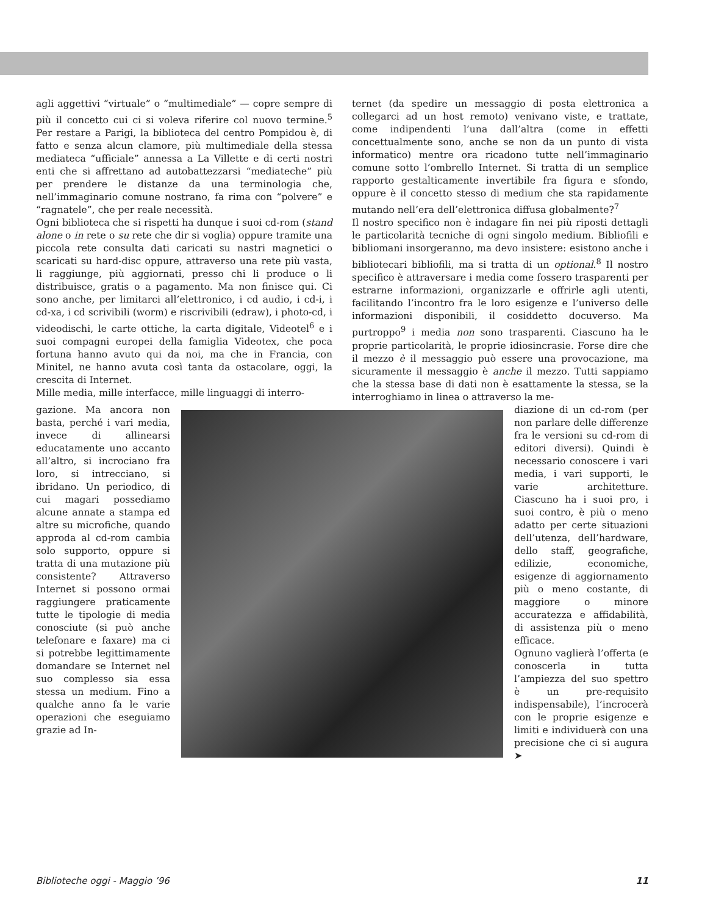agli aggettivi “virtuale” o “multimediale” — copre sempre di più il concetto cui ci si voleva riferire col nuovo termine.<sup>5</sup> Per restare a Parigi, la biblioteca del centro Pompidou è, di fatto e senza alcun clamore, più multimediale della stessa mediateca “ufficiale” annessa a La Villette e di certi nostri enti che si affrettano ad autobattezzarsi “mediateche” più per prendere le distanze da una terminologia che, nell’immaginario comune nostrano, fa rima con “polvere” e “ragnatele”, che per reale necessità.
Ogni biblioteca che si rispetti ha dunque i suoi cd-rom (stand alone o in rete o su rete che dir si voglia) oppure tramite una piccola rete consulta dati caricati su nastri magnetici o scaricati su hard-disc oppure, attraverso una rete più vasta, li raggiunge, più aggiornati, presso chi li produce o li distribuisce, gratis o a pagamento. Ma non finisce qui. Ci sono anche, per limitarci all’elettronico, i cd audio, i cd-i, i cd-xa, i cd scrivibili (worm) e riscrivibili (edraw), i photo-cd, i videodischi, le carte ottiche, la carta digitale, Videotel<sup>6</sup> e i suoi compagni europei della famiglia Videotex, che poca fortuna hanno avuto qui da noi, ma che in Francia, con Minitel, ne hanno avuta così tanta da ostacolare, oggi, la crescita di Internet.
Mille media, mille interfacce, mille linguaggi di interro-
ternet (da spedire un messaggio di posta elettronica a collegarci ad un host remoto) venivano viste, e trattate, come indipendenti l’una dall’altra (come in effetti concettualmente sono, anche se non da un punto di vista informatico) mentre ora ricadono tutte nell’immaginario comune sotto l’ombrello Internet. Si tratta di un semplice rapporto gestalticamente invertibile fra figura e sfondo, oppure è il concetto stesso di medium che sta rapidamente mutando nell’era dell’elettronica diffusa globalmente?<sup>7</sup>
Il nostro specifico non è indagare fin nei più riposti dettagli le particolarità tecniche di ogni singolo medium. Bibliofili e bibliomani insorgeranno, ma devo insistere: esistono anche i bibliotecari bibliofili, ma si tratta di un optional.<sup>8</sup> Il nostro specifico è attraversare i media come fossero trasparenti per estrarne informazioni, organizzarle e offrirle agli utenti, facilitando l’incontro fra le loro esigenze e l’universo delle informazioni disponibili, il cosiddetto docuverso. Ma purtroppo<sup>9</sup> i media non sono trasparenti. Ciascuno ha le proprie particolarità, le proprie idiosincrasie. Forse dire che il mezzo è il messaggio può essere una provocazione, ma sicuramente il messaggio è anche il mezzo. Tutti sappiamo che la stessa base di dati non è esattamente la stessa, se la interroghiamo in linea o attraverso la me-
gazione. Ma ancora non basta, perché i vari media, invece di allinearsi educatamente uno accanto all’altro, si incrociano fra loro, si intrecciano, si ibridano. Un periodico, di cui magari possediamo alcune annate a stampa ed altre su microfiche, quando approda al cd-rom cambia solo supporto, oppure si tratta di una mutazione più consistente? Attraverso Internet si possono ormai raggiungere praticamente tutte le tipologie di media conosciute (si può anche telefonare e faxare) ma ci si potrebbe legittimamente domandare se Internet nel suo complesso sia essa stessa un medium. Fino a qualche anno fa le varie operazioni che eseguiamo grazie ad In-
diazione di un cd-rom (per non parlare delle differenze fra le versioni su cd-rom di editori diversi). Quindi è necessario conoscere i vari media, i vari supporti, le varie architetture. Ciascuno ha i suoi pro, i suoi contro, è più o meno adatto per certe situazioni dell’utenza, dell’hardware, dello staff, geografiche, edilizie, economiche, esigenze di aggiornamento più o meno costante, di maggiore o minore accuratezza e affidabilità, di assistenza più o meno efficace.
Ognuno vaglierà l’offerta (e conoscerla in tutta l’ampiezza del suo spettro è un pre-requisito indispensabile), l’incrocerà con le proprie esigenze e limiti e individuerà con una precisione che ci si augura ➤
Biblioteche oggi - Maggio ’96 11